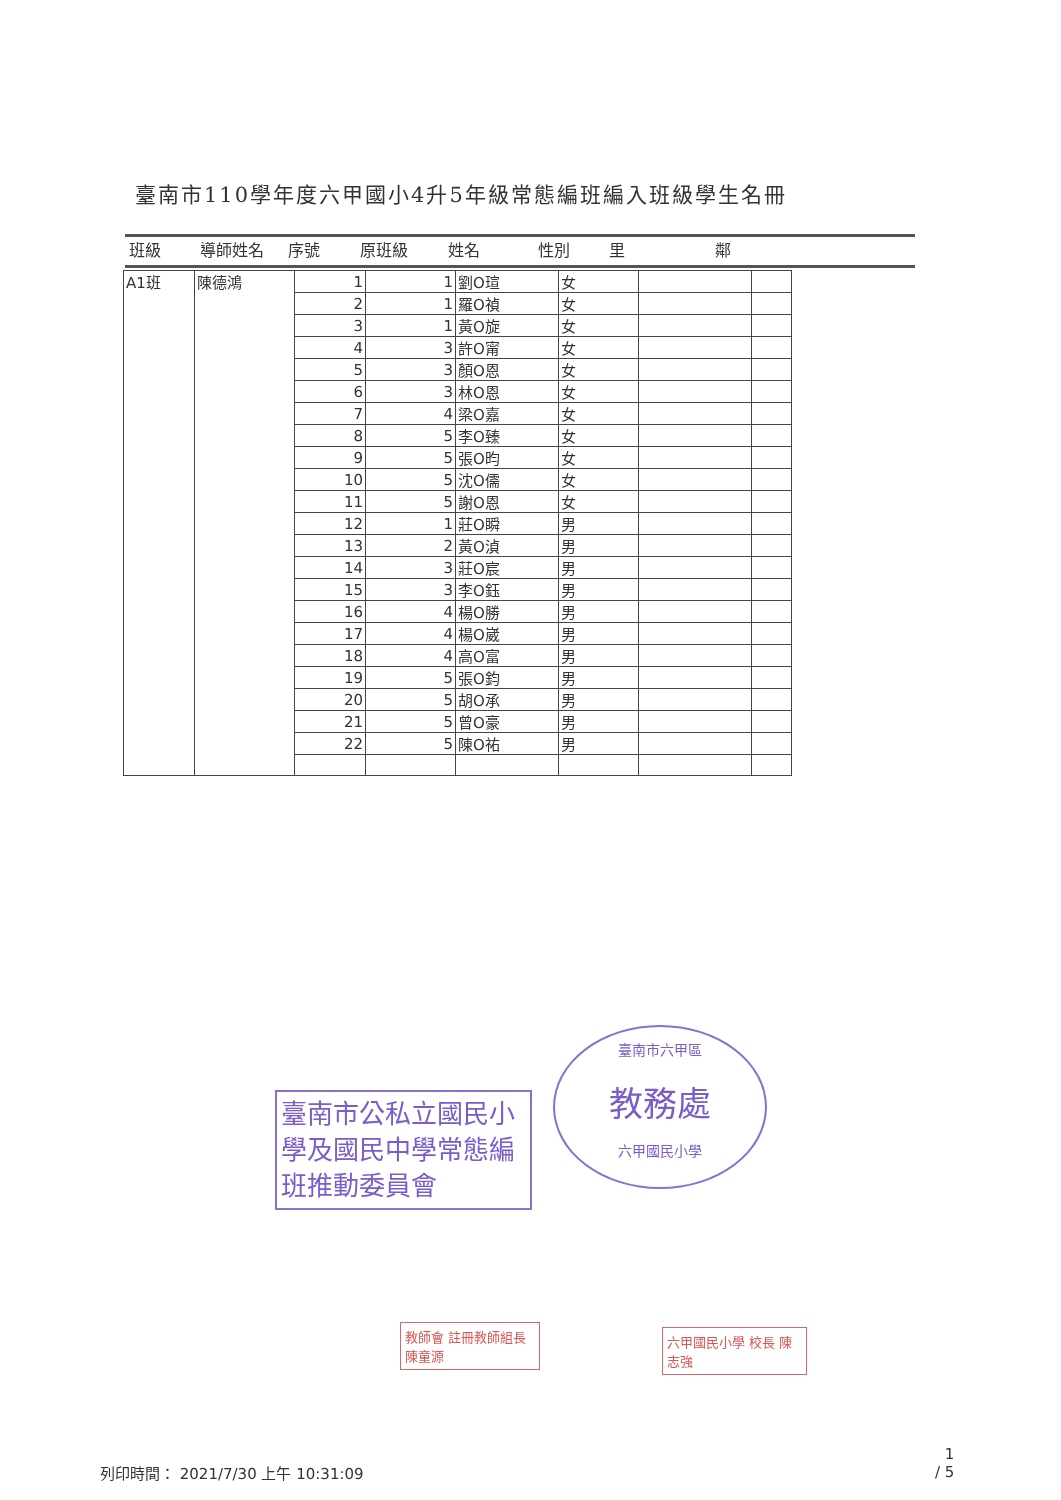臺南市110學年度六甲國小4升5年級常態編班編入班級學生名冊
班級 導師姓名 序號 原班級 姓名 性別 里 鄰
| A1班 | 陳德鴻 | 1 | 1 | 劉O瑄 | 女 | | |
| | | 2 | 1 | 羅O禎 | 女 | | |
| | | 3 | 1 | 黃O旋 | 女 | | |
| | | 4 | 3 | 許O甯 | 女 | | |
| | | 5 | 3 | 顏O恩 | 女 | | |
| | | 6 | 3 | 林O恩 | 女 | | |
| | | 7 | 4 | 梁O嘉 | 女 | | |
| | | 8 | 5 | 李O臻 | 女 | | |
| | | 9 | 5 | 張O昀 | 女 | | |
| | | 10 | 5 | 沈O儒 | 女 | | |
| | | 11 | 5 | 謝O恩 | 女 | | |
| | | 12 | 1 | 莊O瞬 | 男 | | |
| | | 13 | 2 | 黃O湞 | 男 | | |
| | | 14 | 3 | 莊O宸 | 男 | | |
| | | 15 | 3 | 李O鈺 | 男 | | |
| | | 16 | 4 | 楊O勝 | 男 | | |
| | | 17 | 4 | 楊O崴 | 男 | | |
| | | 18 | 4 | 高O富 | 男 | | |
| | | 19 | 5 | 張O鈞 | 男 | | |
| | | 20 | 5 | 胡O承 | 男 | | |
| | | 21 | 5 | 曾O豪 | 男 | | |
| | | 22 | 5 | 陳O祐 | 男 | | |
臺南市公私立國民小學及國民中學常態編班推動委員會
臺南市六甲區
教務處
六甲國民小學
教師會 註冊教師組長 陳童源
六甲國民小學 校長 陳志強
列印時間： 2021/7/30 上午 10:31:09
1
/ 5